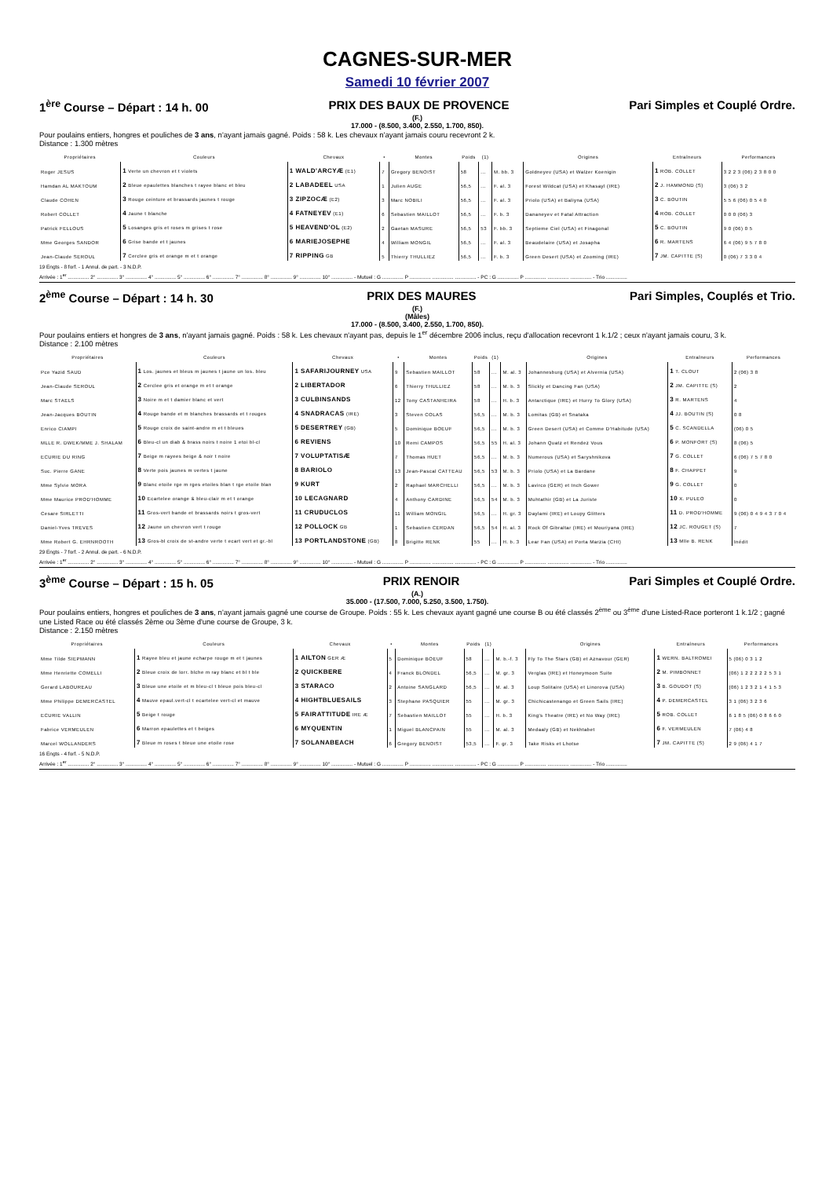CAGNES-SUR-MER
Samedi 10 février 2007
1<sup>ère</sup> Course – Départ : 14 h. 00 PRIX DES BAUX DE PROVENCE Pari Simples et Couplé Ordre.
(F.)
17.000 - (8.500, 3.400, 2.550, 1.700, 850).
Pour poulains entiers, hongres et pouliches de 3 ans, n'ayant jamais gagné. Poids : 58 k. Les chevaux n'ayant jamais couru recevront 2 k.
Distance : 1.300 mètres
| Propriétaires | Couleurs | Chevaux | • | Montes | Poids | (1) | | Origines | Entraîneurs | Performances |
| --- | --- | --- | --- | --- | --- | --- | --- | --- | --- | --- |
| Roger JESUS | 1 Verte un chevron et t violets | 1 WALD'ARCYÆ (E1) | 7 | Gregory BENOIST | 58 | ... | M. bb. 3 | Goldneyev (USA) et Walzer Koenigin | 1 ROB. COLLET | 3 2 2 3 (06) 2 3 8 0 0 |
| Hamdan AL MAKTOUM | 2 Bleue epaulettes blanches t rayee blanc et bleu | 2 LABADEEL USA | 1 | Julien AUGE | 56,5 | ... | F. al. 3 | Forest Wildcat (USA) et Khasayl (IRE) | 2 J. HAMMOND (S) | 3 (06) 3 2 |
| Claude COHEN | 3 Rouge ceinture et brassards jaunes t rouge | 3 ZIPZOCÆ (E2) | 3 | Marc NOBILI | 56,5 | ... | F. al. 3 | Priolo (USA) et Baliyna (USA) | 3 C. BOUTIN | 5 5 6 (06) 0 5 4 0 |
| Robert COLLET | 4 Jaune t blanche | 4 FATNEYEV (E1) | 6 | Sebastien MAILLOT | 56,5 | ... | F. b. 3 | Dananeyev et Fatal Attraction | 4 ROB. COLLET | 0 0 0 (06) 3 |
| Patrick FELLOUS | 5 Losanges gris et roses m grises t rose | 5 HEAVEND'OL (E2) | 2 | Gaetan MASURE | 56,5 | 53 | F. bb. 3 | Septieme Ciel (USA) et Finagonal | 5 C. BOUTIN | 9 0 (06) 0 5 |
| Mme Georges SANDOR | 6 Grise bande et t jaunes | 6 MARIEJOSEPHE | 4 | William MONGIL | 56,5 | ... | F. al. 3 | Beaudelaire (USA) et Josapha | 6 R. MARTENS | 6 4 (06) 9 5 7 8 0 |
| Jean-Claude SEROUL | 7 Cerclee gris et orange m et t orange | 7 RIPPING GB | 5 | Thierry THULLIEZ | 56,5 | ... | F. b. 3 | Green Desert (USA) et Zooming (IRE) | 7 JM. CAPITTE (S) | 0 (06) 7 3 3 0 4 |
19 Engts - 8 forf. - 1 Annul. de part. - 3 N.D.P.
Arrivée : 1<sup>er</sup> ............... 2° ............... 3° ............... 4° ............... 5° ............... 6° ............... 7° ............... 8° ............... 9° ............... 10° ............... - Mutuel : G ............... P ............... ............... ............... - PC : G ............... P ............... ............... ............... - Trio ...............
2<sup>ème</sup> Course – Départ : 14 h. 30 PRIX DES MAURES Pari Simples, Couplés et Trio.
(F.)
(Mâles)
17.000 - (8.500, 3.400, 2.550, 1.700, 850).
Pour poulains entiers et hongres de 3 ans, n'ayant jamais gagné. Poids : 58 k. Les chevaux n'ayant pas, depuis le 1<sup>er</sup> décembre 2006 inclus, reçu d'allocation recevront 1 k.1/2 ; ceux n'ayant jamais couru, 3 k.
Distance : 2.100 mètres
| Propriétaires | Couleurs | Chevaux | • | Montes | Poids | (1) | | Origines | Entraîneurs | Performances |
| --- | --- | --- | --- | --- | --- | --- | --- | --- | --- | --- |
| Pce Yazid SAUD | 1 Los. jaunes et bleus m jaunes t jaune un los. bleu | 1 SAFARIJOURNEY USA | 9 | Sebastien MAILLOT | 58 | ... | M. al. 3 | Johannesburg (USA) et Alvernia (USA) | 1 T. CLOUT | 2 (06) 3 8 |
| Jean-Claude SEROUL | 2 Cerclee gris et orange m et t orange | 2 LIBERTADOR | 6 | Thierry THULLIEZ | 58 | ... | M. b. 3 | Slickly et Dancing Fan (USA) | 2 JM. CAPITTE (S) | 2 |
| Marc STAELS | 3 Noire m et t damier blanc et vert | 3 CULBINSANDS | 12 | Tony CASTANHEIRA | 58 | ... | H. b. 3 | Antarctique (IRE) et Hurry To Glory (USA) | 3 R. MARTENS | 4 |
| Jean-Jacques BOUTIN | 4 Rouge bande et m blanches brassards et t rouges | 4 SNADRACAS (IRE) | 3 | Steven COLAS | 56,5 | ... | M. b. 3 | Lomitas (GB) et Snataka | 4 JJ. BOUTIN (S) | 0 8 |
| Enrico CIAMPI | 5 Rouge croix de saint-andre m et t bleues | 5 DESERTREY (GB) | 5 | Dominique BOEUF | 56,5 | ... | M. b. 3 | Green Desert (USA) et Comme D'Habitude (USA) | 5 C. SCANDELLA | (06) 0 5 |
| MLLE R. DWEK/MME J. SHALAM | 6 Bleu-cl un diab & brass noirs t noire 1 etoi bl-cl | 6 REVIENS | 10 | Remi CAMPOS | 56,5 | 55 | H. al. 3 | Johann Quatz et Rendez Vous | 6 P. MONFORT (S) | 8 (06) 5 |
| ECURIE DU RING | 7 Beige m rayees beige & noir t noire | 7 VOLUPTATISÆ | 7 | Thomas HUET | 56,5 | ... | M. b. 3 | Numerous (USA) et Saryshnikova | 7 G. COLLET | 6 (06) 7 5 7 8 0 |
| Suc. Pierre GANE | 8 Verte pois jaunes m vertes t jaune | 8 BARIOLO | 13 | Jean-Pascal CATTEAU | 56,5 | 53 | M. b. 3 | Priolo (USA) et La Bardane | 8 F. CHAPPET | 9 |
| Mme Sylvie MORA | 9 Blanc etoile rge m rges etoiles blan t rge etoile blan | 9 KURT | 2 | Raphael MARCHELLI | 56,5 | ... | M. b. 3 | Lavirco (GER) et Inch Gower | 9 G. COLLET | 0 |
| Mme Maurice PROD'HOMME | 10 Ecartelee orange & bleu-clair m et t orange | 10 LECAGNARD | 4 | Anthony CARDINE | 56,5 | 54 | M. b. 3 | Muhtathir (GB) et La Juriste | 10 X. PULEO | 0 |
| Cesare SIRLETTI | 11 Gros-vert bande et brassards noirs t gros-vert | 11 CRUDUCLOS | 11 | William MONGIL | 56,5 | ... | H. gr. 3 | Daylami (IRE) et Loupy Glitters | 11 D. PROD'HOMME | 9 (06) 0 4 9 4 3 7 0 4 |
| Daniel-Yves TREVES | 12 Jaune un chevron vert t rouge | 12 POLLOCK GB | 1 | Sebastien CERDAN | 56,5 | 54 | H. al. 3 | Rock Of Gibraltar (IRE) et Mouriyana (IRE) | 12 JC. ROUGET (S) | 7 |
| Mme Robert G. EHRNROOTH | 13 Gros-bl croix de st-andre verte t ecart vert et gr.-bl | 13 PORTLANDSTONE (GB) | 8 | Brigitte RENK | 55 | ... | H. b. 3 | Lear Fan (USA) et Porta Marzia (CHI) | 13 Mlle B. RENK | Inédit |
29 Engts - 7 forf. - 2 Annul. de part. - 6 N.D.P.
Arrivée : 1<sup>er</sup> ............... 2° ............... 3° ............... 4° ............... 5° ............... 6° ............... 7° ............... 8° ............... 9° ............... 10° ............... - Mutuel : G ............... P ............... ............... ............... - PC : G ............... P ............... ............... ............... - Trio ...............
3<sup>ème</sup> Course – Départ : 15 h. 05 PRIX RENOIR Pari Simples et Couplé Ordre.
(A.)
35.000 - (17.500, 7.000, 5.250, 3.500, 1.750).
Pour poulains entiers, hongres et pouliches de 3 ans, n'ayant jamais gagné une course de Groupe. Poids : 55 k. Les chevaux ayant gagné une course B ou été classés 2<sup>ème</sup> ou 3<sup>ème</sup> d'une Listed-Race porteront 1 k.1/2 ; gagné une Listed Race ou été classés 2ème ou 3ème d'une course de Groupe, 3 k.
Distance : 2.150 mètres
| Propriétaires | Couleurs | Chevaux | • | Montes | Poids | (1) | | Origines | Entraîneurs | Performances |
| --- | --- | --- | --- | --- | --- | --- | --- | --- | --- | --- |
| Mme Tilde SIEPMANN | 1 Rayee bleu et jaune echarpe rouge m et t jaunes | 1 AILTON GER Æ | 5 | Dominique BOEUF | 58 | ... | M. b.-f. 3 | Fly To The Stars (GB) et Aznavour (GER) | 1 WERN. BALTROMEI | 5 (06) 0 3 1 2 |
| Mme Henriette COMELLI | 2 Bleue croix de lorr. blche m ray blanc et bl t ble | 2 QUICKBERE | 4 | Franck BLONDEL | 56,5 | ... | M. gr. 3 | Verglas (IRE) et Honeymoon Suite | 2 M. PIMBONNET | (06) 1 2 2 2 2 2 5 3 1 |
| Gerard LABOUREAU | 3 Bleue une etoile et m bleu-cl t bleue pois bleu-cl | 3 STARACO | 2 | Antoine SANGLARD | 56,5 | ... | M. al. 3 | Loup Solitaire (USA) et Linorova (USA) | 3 B. GOUDOT (S) | (06) 1 2 3 2 1 4 1 5 3 |
| Mme Philippe DEMERCASTEL | 4 Mauve epaul.vert-cl t ecartelee vert-cl et mauve | 4 HIGHTBLUESAILS | 3 | Stephane PASQUIER | 55 | ... | M. gr. 3 | Chichicastenango et Green Sails (IRE) | 4 P. DEMERCASTEL | 3 1 (06) 3 2 3 6 |
| ECURIE VALLIN | 5 Beige t rouge | 5 FAIRATTITUDE IRE Æ | 7 | Sebastien MAILLOT | 55 | ... | H. b. 3 | King's Theatre (IRE) et No Way (IRE) | 5 ROB. COLLET | 6 1 8 5 (06) 0 8 6 6 0 |
| Fabrice VERMEULEN | 6 Marron epaulettes et t beiges | 6 MYQUENTIN | 1 | Miguel BLANCPAIN | 55 | ... | M. al. 3 | Medaaly (GB) et Nekhtabet | 6 F. VERMEULEN | 7 (06) 4 8 |
| Marcel WOLLANDERS | 7 Bleue m roses t bleue une etoile rose | 7 SOLANABEACH | 6 | Gregory BENOIST | 53,5 | ... | F. gr. 3 | Take Risks et Lhotse | 7 JM. CAPITTE (S) | 2 9 (06) 4 1 7 |
16 Engts - 4 forf. - 5 N.D.P.
Arrivée : 1<sup>er</sup> ............... 2° ............... 3° ............... 4° ............... 5° ............... 6° ............... 7° ............... 8° ............... 9° ............... 10° ............... - Mutuel : G ............... P ............... ............... ............... - PC : G ............... P ............... ............... ............... - Trio ...............